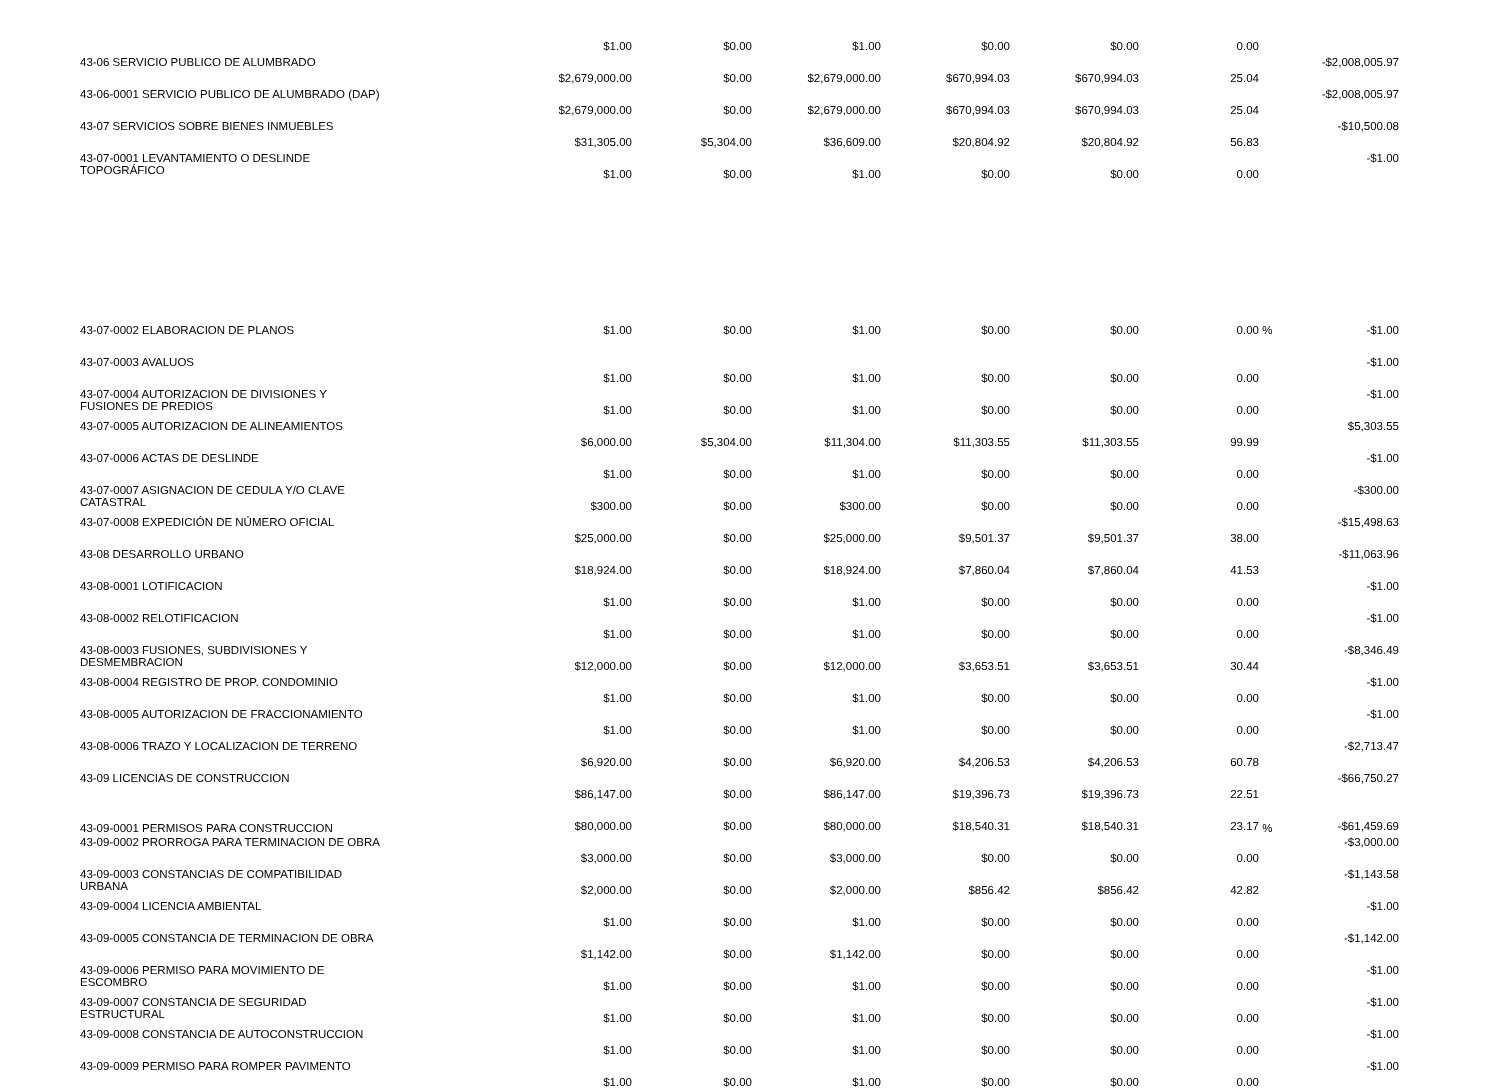| | $1.00 | $0.00 | $1.00 | $0.00 | $0.00 | 0.00 | | |
| 43-06 SERVICIO PUBLICO DE ALUMBRADO | $2,679,000.00 | $0.00 | $2,679,000.00 | $670,994.03 | $670,994.03 | 25.04 | | -$2,008,005.97 |
| 43-06-0001 SERVICIO PUBLICO DE ALUMBRADO (DAP) | $2,679,000.00 | $0.00 | $2,679,000.00 | $670,994.03 | $670,994.03 | 25.04 | | -$2,008,005.97 |
| 43-07 SERVICIOS SOBRE BIENES INMUEBLES | $31,305.00 | $5,304.00 | $36,609.00 | $20,804.92 | $20,804.92 | 56.83 | | -$10,500.08 |
| 43-07-0001 LEVANTAMIENTO O DESLINDE TOPOGRÁFICO | $1.00 | $0.00 | $1.00 | $0.00 | $0.00 | 0.00 | | -$1.00 |
| 43-07-0002 ELABORACION DE PLANOS | $1.00 | $0.00 | $1.00 | $0.00 | $0.00 | 0.00 | % | -$1.00 |
| 43-07-0003 AVALUOS | $1.00 | $0.00 | $1.00 | $0.00 | $0.00 | 0.00 | | -$1.00 |
| 43-07-0004 AUTORIZACION DE DIVISIONES Y FUSIONES DE PREDIOS | $1.00 | $0.00 | $1.00 | $0.00 | $0.00 | 0.00 | | -$1.00 |
| 43-07-0005 AUTORIZACION DE ALINEAMIENTOS | $6,000.00 | $5,304.00 | $11,304.00 | $11,303.55 | $11,303.55 | 99.99 | | $5,303.55 |
| 43-07-0006 ACTAS DE DESLINDE | $1.00 | $0.00 | $1.00 | $0.00 | $0.00 | 0.00 | | -$1.00 |
| 43-07-0007 ASIGNACION DE CEDULA Y/O CLAVE CATASTRAL | $300.00 | $0.00 | $300.00 | $0.00 | $0.00 | 0.00 | | -$300.00 |
| 43-07-0008 EXPEDICIÓN DE NÚMERO OFICIAL | $25,000.00 | $0.00 | $25,000.00 | $9,501.37 | $9,501.37 | 38.00 | | -$15,498.63 |
| 43-08 DESARROLLO URBANO | $18,924.00 | $0.00 | $18,924.00 | $7,860.04 | $7,860.04 | 41.53 | | -$11,063.96 |
| 43-08-0001 LOTIFICACION | $1.00 | $0.00 | $1.00 | $0.00 | $0.00 | 0.00 | | -$1.00 |
| 43-08-0002 RELOTIFICACION | $1.00 | $0.00 | $1.00 | $0.00 | $0.00 | 0.00 | | -$1.00 |
| 43-08-0003 FUSIONES, SUBDIVISIONES Y DESMEMBRACION | $12,000.00 | $0.00 | $12,000.00 | $3,653.51 | $3,653.51 | 30.44 | | -$8,346.49 |
| 43-08-0004 REGISTRO DE PROP. CONDOMINIO | $1.00 | $0.00 | $1.00 | $0.00 | $0.00 | 0.00 | | -$1.00 |
| 43-08-0005 AUTORIZACION DE FRACCIONAMIENTO | $1.00 | $0.00 | $1.00 | $0.00 | $0.00 | 0.00 | | -$1.00 |
| 43-08-0006 TRAZO Y LOCALIZACION DE TERRENO | $6,920.00 | $0.00 | $6,920.00 | $4,206.53 | $4,206.53 | 60.78 | | -$2,713.47 |
| 43-09 LICENCIAS DE CONSTRUCCION | $86,147.00 | $0.00 | $86,147.00 | $19,396.73 | $19,396.73 | 22.51 | | -$66,750.27 |
| 43-09-0001 PERMISOS PARA CONSTRUCCION | $80,000.00 | $0.00 | $80,000.00 | $18,540.31 | $18,540.31 | 23.17 | % | -$61,459.69 |
| 43-09-0002 PRORROGA PARA TERMINACION DE OBRA | $3,000.00 | $0.00 | $3,000.00 | $0.00 | $0.00 | 0.00 | | -$3,000.00 |
| 43-09-0003 CONSTANCIAS DE COMPATIBILIDAD URBANA | $2,000.00 | $0.00 | $2,000.00 | $856.42 | $856.42 | 42.82 | | -$1,143.58 |
| 43-09-0004 LICENCIA AMBIENTAL | $1.00 | $0.00 | $1.00 | $0.00 | $0.00 | 0.00 | | -$1.00 |
| 43-09-0005 CONSTANCIA DE TERMINACION DE OBRA | $1,142.00 | $0.00 | $1,142.00 | $0.00 | $0.00 | 0.00 | | -$1,142.00 |
| 43-09-0006 PERMISO PARA MOVIMIENTO DE ESCOMBRO | $1.00 | $0.00 | $1.00 | $0.00 | $0.00 | 0.00 | | -$1.00 |
| 43-09-0007 CONSTANCIA DE SEGURIDAD ESTRUCTURAL | $1.00 | $0.00 | $1.00 | $0.00 | $0.00 | 0.00 | | -$1.00 |
| 43-09-0008 CONSTANCIA DE AUTOCONSTRUCCION | $1.00 | $0.00 | $1.00 | $0.00 | $0.00 | 0.00 | | -$1.00 |
| 43-09-0009 PERMISO PARA ROMPER PAVIMENTO | $1.00 | $0.00 | $1.00 | $0.00 | $0.00 | 0.00 | | -$1.00 |